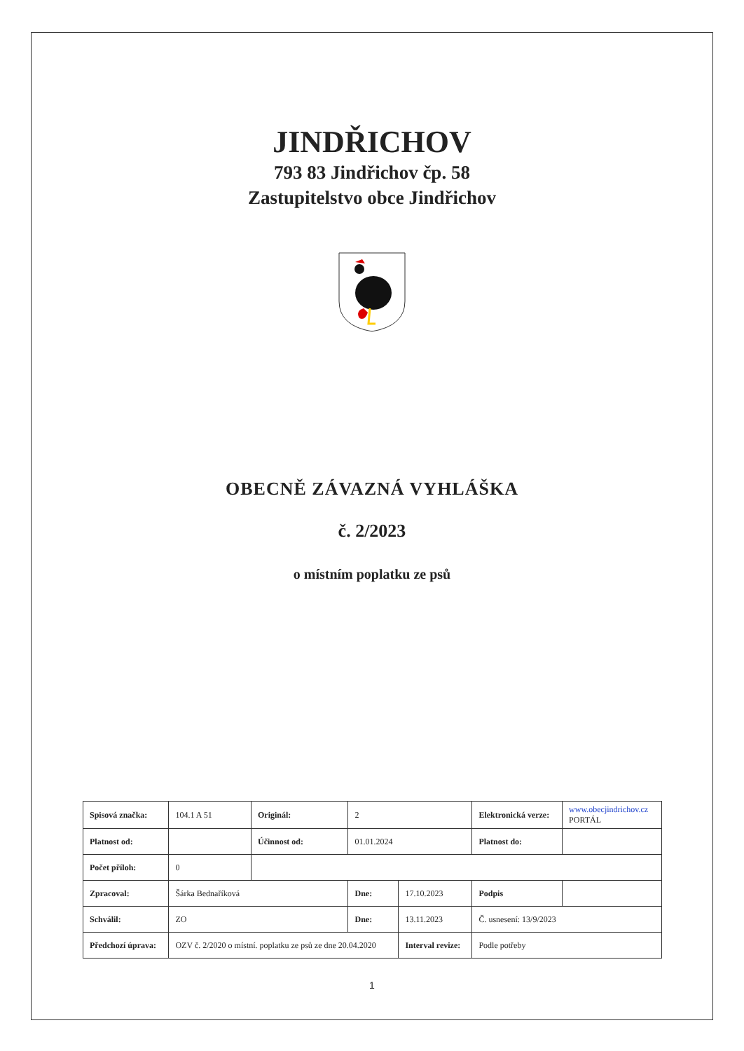JINDŘICHOV
793 83 Jindřichov čp. 58
Zastupitelstvo obce Jindřichov
OBECNĚ ZÁVAZNÁ VYHLÁŠKA
č. 2/2023
o místním poplatku ze psů
| Spisová značka: | 104.1 A 51 | Originál: | 2 | | Elektronická verze: | www.obecjindrichov.cz PORTÁL |
| Platnost od: | | Účinnost od: | 01.01.2024 | | Platnost do: | |
| Počet příloh: | 0 | | | | | |
| Zpracoval: | Šárka Bednaříková | | Dne: | 17.10.2023 | Podpis | |
| Schválil: | ZO | | Dne: | 13.11.2023 | Č. usnesení: 13/9/2023 | |
| Předchozí úprava: | OZV č. 2/2020 o místní. poplatku ze psů ze dne 20.04.2020 | | | Interval revize: | Podle potřeby | |
1